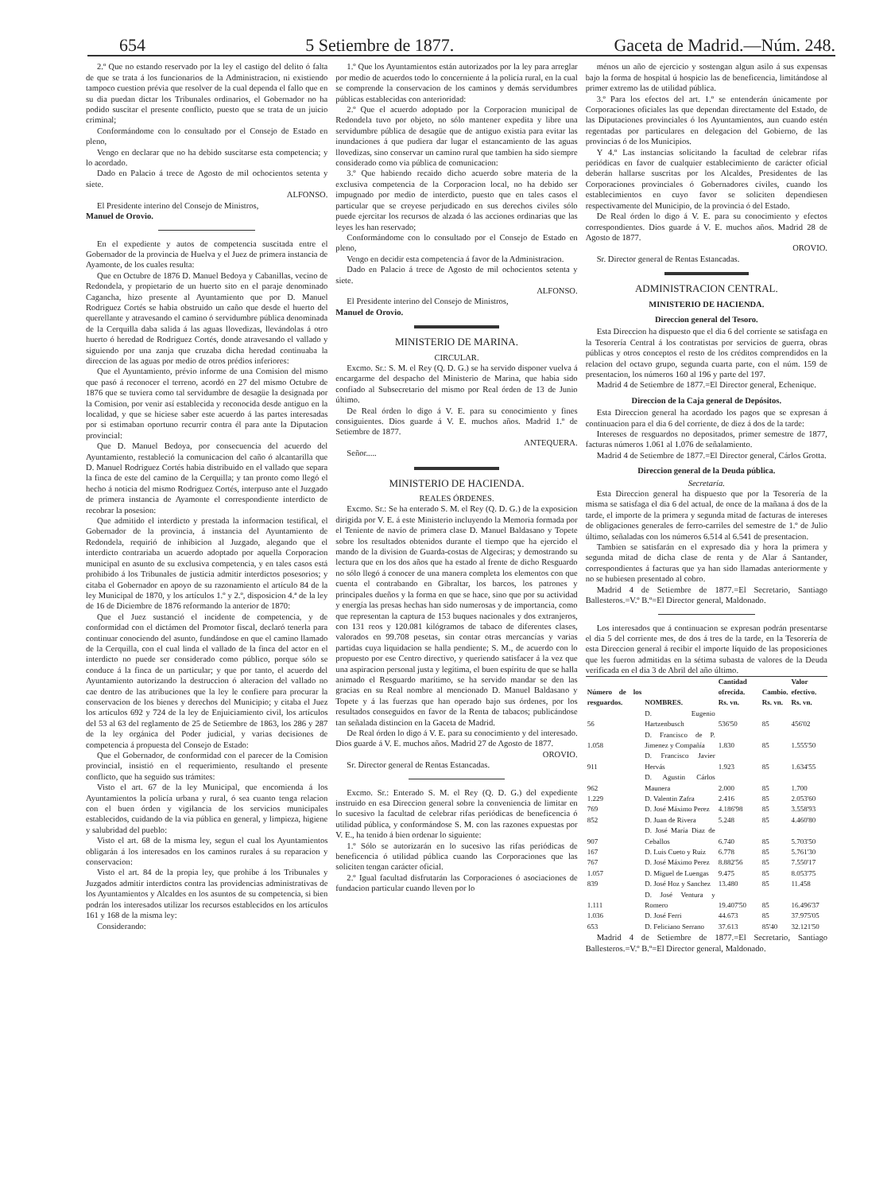654 5 Setiembre de 1877. Gaceta de Madrid.—Núm. 248.
2.º Que no estando reservado por la ley el castigo del delito ó falta de que se trata á los funcionarios de la Administracion, ni existiendo tampoco cuestion prévia que resolver de la cual dependa el fallo que en su dia puedan dictar los Tribunales ordinarios, el Gobernador no ha podido suscitar el presente conflicto, puesto que se trata de un juicio criminal;
Conformándome con lo consultado por el Consejo de Estado en pleno,
Vengo en declarar que no ha debido suscitarse esta competencia; y lo acordado.
Dado en Palacio á trece de Agosto de mil ochocientos setenta y siete.
ALFONSO.
El Presidente interino del Consejo de Ministros,
Manuel de Orovio.
En el expediente y autos de competencia suscitada entre el Gobernador de la provincia de Huelva y el Juez de primera instancia de Ayamonte, de los cuales resulta:
Que en Octubre de 1876 D. Manuel Bedoya y Cabanillas, vecino de Redondela, y propietario de un huerto sito en el paraje denominado Cagancha, hizo presente al Ayuntamiento que por D. Manuel Rodriguez Cortés se habia obstruido un caño que desde el huerto del querellante y atravesando el camino ó servidumbre pública denominada de la Cerquilla daba salida á las aguas llovedizas, llevándolas á otro huerto ó heredad de Rodriguez Cortés, donde atravesando el vallado y siguiendo por una zanja que cruzaba dicha heredad continuaba la direccion de las aguas por medio de otros prédios inferiores:
Que el Ayuntamiento, prévio informe de una Comision del mismo que pasó á reconocer el terreno, acordó en 27 del mismo Octubre de 1876 que se tuviera como tal servidumbre de desagüe la designada por la Comision, por venir así establecida y reconocida desde antiguo en la localidad, y que se hiciese saber este acuerdo á las partes interesadas por si estimaban oportuno recurrir contra él para ante la Diputacion provincial:
Que D. Manuel Bedoya, por consecuencia del acuerdo del Ayuntamiento, restableció la comunicacion del caño ó alcantarilla que D. Manuel Rodriguez Cortés habia distribuido en el vallado que separa la finca de este del camino de la Cerquilla; y tan pronto como llegó el hecho á noticia del mismo Rodriguez Cortés, interpuso ante el Juzgado de primera instancia de Ayamonte el correspondiente interdicto de recobrar la posesion:
Que admitido el interdicto y prestada la informacion testifical, el Gobernador de la provincia, á instancia del Ayuntamiento de Redondela, requirió de inhibicion al Juzgado, alegando que el interdicto contrariaba un acuerdo adoptado por aquella Corporacion municipal en asunto de su exclusiva competencia, y en tales casos está prohibido á los Tribunales de justicia admitir interdictos posesorios; y citaba el Gobernador en apoyo de su razonamiento el artículo 84 de la ley Municipal de 1870, y los artículos 1.º y 2.º, disposicion 4.ª de la ley de 16 de Diciembre de 1876 reformando la anterior de 1870:
Que el Juez sustanció el incidente de competencia, y de conformidad con el dictámen del Promotor fiscal, declaró tenerla para continuar conociendo del asunto, fundándose en que el camino llamado de la Cerquilla, con el cual linda el vallado de la finca del actor en el interdicto no puede ser considerado como público, porque sólo se conduce á la finca de un particular; y que por tanto, el acuerdo del Ayuntamiento autorizando la destruccion ó alteracion del vallado no cae dentro de las atribuciones que la ley le confiere para procurar la conservacion de los bienes y derechos del Municipio; y citaba el Juez los artículos 692 y 724 de la ley de Enjuiciamiento civil, los artículos del 53 al 63 del reglamento de 25 de Setiembre de 1863, los 286 y 287 de la ley orgánica del Poder judicial, y varias decisiones de competencia á propuesta del Consejo de Estado:
Que el Gobernador, de conformidad con el parecer de la Comision provincial, insistió en el requerimiento, resultando el presente conflicto, que ha seguido sus trámites:
Visto el art. 67 de la ley Municipal, que encomienda á los Ayuntamientos la policía urbana y rural, ó sea cuanto tenga relacion con el buen órden y vigilancia de los servicios municipales establecidos, cuidando de la via pública en general, y limpieza, higiene y salubridad del pueblo:
Visto el art. 68 de la misma ley, segun el cual los Ayuntamientos obligarán á los interesados en los caminos rurales á su reparacion y conservacion:
Visto el art. 84 de la propia ley, que prohibe á los Tribunales y Juzgados admitir interdictos contra las providencias administrativas de los Ayuntamientos y Alcaldes en los asuntos de su competencia, si bien podrán los interesados utilizar los recursos establecidos en los artículos 161 y 168 de la misma ley:
Considerando:
1.º Que los Ayuntamientos están autorizados por la ley para arreglar por medio de acuerdos todo lo concerniente á la policía rural, en la cual se comprende la conservacion de los caminos y demás servidumbres públicas establecidas con anterioridad:
2.º Que el acuerdo adoptado por la Corporacion municipal de Redondela tuvo por objeto, no sólo mantener expedita y libre una servidumbre pública de desagüe que de antiguo existia para evitar las inundaciones á que pudiera dar lugar el estancamiento de las aguas llovedizas, sino conservar un camino rural que tambien ha sido siempre considerado como via pública de comunicacion:
3.º Que habiendo recaido dicho acuerdo sobre materia de la exclusiva competencia de la Corporacion local, no ha debido ser impugnado por medio de interdicto, puesto que en tales casos el particular que se creyese perjudicado en sus derechos civiles sólo puede ejercitar los recursos de alzada ó las acciones ordinarias que las leyes les han reservado;
Conformándome con lo consultado por el Consejo de Estado en pleno,
Vengo en decidir esta competencia á favor de la Administracion.
Dado en Palacio á trece de Agosto de mil ochocientos setenta y siete.
ALFONSO.
El Presidente interino del Consejo de Ministros,
Manuel de Orovio.
MINISTERIO DE MARINA.
CIRCULAR.
Excmo. Sr.: S. M. el Rey (Q. D. G.) se ha servido disponer vuelva á encargarme del despacho del Ministerio de Marina, que habia sido confiado al Subsecretario del mismo por Real órden de 13 de Junio último.
De Real órden lo digo á V. E. para su conocimiento y fines consiguientes. Dios guarde á V. E. muchos años. Madrid 1.º de Setiembre de 1877.
ANTEQUERA.
Señor.....
MINISTERIO DE HACIENDA.
REALES ÓRDENES.
Excmo. Sr.: Se ha enterado S. M. el Rey (Q. D. G.) de la exposicion dirigida por V. E. á este Ministerio incluyendo la Memoria formada por el Teniente de navío de primera clase D. Manuel Baldasano y Topete sobre los resultados obtenidos durante el tiempo que ha ejercido el mando de la division de Guarda-costas de Algeciras; y demostrando su lectura que en los dos años que ha estado al frente de dicho Resguardo no sólo llegó á conocer de una manera completa los elementos con que cuenta el contrabando en Gibraltar, los barcos, los patrones y principales dueños y la forma en que se hace, sino que por su actividad y energía las presas hechas han sido numerosas y de importancia, como que representan la captura de 153 buques nacionales y dos extranjeros, con 131 reos y 120.081 kilógramos de tabaco de diferentes clases, valorados en 99.708 pesetas, sin contar otras mercancías y varias partidas cuya liquidacion se halla pendiente; S. M., de acuerdo con lo propuesto por ese Centro directivo, y queriendo satisfacer á la vez que una aspiracion personal justa y legítima, el buen espíritu de que se halla animado el Resguardo marítimo, se ha servido mandar se den las gracias en su Real nombre al mencionado D. Manuel Baldasano y Topete y á las fuerzas que han operado bajo sus órdenes, por los resultados conseguidos en favor de la Renta de tabacos; publicándose tan señalada distincion en la Gaceta de Madrid.
De Real órden lo digo á V. E. para su conocimiento y del interesado. Dios guarde á V. E. muchos años. Madrid 27 de Agosto de 1877.
OROVIO.
Sr. Director general de Rentas Estancadas.
Excmo. Sr.: Enterado S. M. el Rey (Q. D. G.) del expediente instruido en esa Direccion general sobre la conveniencia de limitar en lo sucesivo la facultad de celebrar rifas periódicas de beneficencia ó utilidad pública, y conformándose S. M. con las razones expuestas por V. E., ha tenido á bien ordenar lo siguiente:
1.º Sólo se autorizarán en lo sucesivo las rifas periódicas de beneficencia ó utilidad pública cuando las Corporaciones que las soliciten tengan carácter oficial.
2.º Igual facultad disfrutarán las Corporaciones ó asociaciones de fundacion particular cuando lleven por lo
ménos un año de ejercicio y sostengan algun asilo á sus expensas bajo la forma de hospital ú hospicio las de beneficencia, limitándose al primer extremo las de utilidad pública.
3.º Para los efectos del art. 1.º se entenderán únicamente por Corporaciones oficiales las que dependan directamente del Estado, de las Diputaciones provinciales ó los Ayuntamientos, aun cuando estén regentadas por particulares en delegacion del Gobierno, de las provincias ó de los Municipios.
Y 4.º Las instancias solicitando la facultad de celebrar rifas periódicas en favor de cualquier establecimiento de carácter oficial deberán hallarse suscritas por los Alcaldes, Presidentes de las Corporaciones provinciales ó Gobernadores civiles, cuando los establecimientos en cuyo favor se soliciten dependiesen respectivamente del Municipio, de la provincia ó del Estado.
De Real órden lo digo á V. E. para su conocimiento y efectos correspondientes. Dios guarde á V. E. muchos años. Madrid 28 de Agosto de 1877.
OROVIO.
Sr. Director general de Rentas Estancadas.
ADMINISTRACION CENTRAL.
MINISTERIO DE HACIENDA.
Direccion general del Tesoro.
Esta Direccion ha dispuesto que el dia 6 del corriente se satisfaga en la Tesorería Central á los contratistas por servicios de guerra, obras públicas y otros conceptos el resto de los créditos comprendidos en la relacion del octavo grupo, segunda cuarta parte, con el núm. 159 de presentacion, los números 160 al 196 y parte del 197.
Madrid 4 de Setiembre de 1877.=El Director general, Echenique.
Direccion de la Caja general de Depósitos.
Esta Direccion general ha acordado los pagos que se expresan á continuacion para el dia 6 del corriente, de diez á dos de la tarde:
Intereses de resguardos no depositados, primer semestre de 1877, facturas números 1.061 al 1.076 de señalamiento.
Madrid 4 de Setiembre de 1877.=El Director general, Cárlos Grotta.
Direccion general de la Deuda pública.
Secretaría.
Esta Direccion general ha dispuesto que por la Tesorería de la misma se satisfaga el dia 6 del actual, de once de la mañana á dos de la tarde, el importe de la primera y segunda mitad de facturas de intereses de obligaciones generales de ferro-carriles del semestre de 1.º de Julio último, señaladas con los números 6.514 al 6.541 de presentacion.
Tambien se satisfarán en el expresado dia y hora la primera y segunda mitad de dicha clase de renta y de Alar á Santander, correspondientes á facturas que ya han sido llamadas anteriormente y no se hubiesen presentado al cobro.
Madrid 4 de Setiembre de 1877.=El Secretario, Santiago Ballesteros.=V.º B.º=El Director general, Maldonado.
Los interesados que á continuacion se expresan podrán presentarse el dia 5 del corriente mes, de dos á tres de la tarde, en la Tesorería de esta Direccion general á recibir el importe líquido de las proposiciones que les fueron admitidas en la sétima subasta de valores de la Deuda verificada en el dia 3 de Abril del año último.
| Número de los resguardos. | NOMBRES. | Cantidad ofrecida. Rs. vn. | Cambio. Rs. vn. | Valor efectivo. Rs. vn. |
| --- | --- | --- | --- | --- |
| 56 | D. Eugenio Hartzenbusch | 536'50 | 85 | 456'02 |
| 1.058 | D. Francisco de P. Jimenez y Compañía | 1.830 | 85 | 1.555'50 |
| 911 | D. Francisco Javier Hervás | 1.923 | 85 | 1.634'55 |
| 962 | D. Agustin Cárlos Maunera | 2.000 | 85 | 1.700 |
| 1.229 | D. Valentin Zafra | 2.416 | 85 | 2.053'60 |
| 769 | D. José Máximo Perez | 4.186'98 | 85 | 3.558'93 |
| 852 | D. Juan de Rivera | 5.248 | 85 | 4.460'80 |
| 907 | D. José María Diaz de Ceballos | 6.740 | 85 | 5.703'50 |
| 167 | D. Luis Cueto y Ruiz | 6.778 | 85 | 5.761'30 |
| 767 | D. José Máximo Perez | 8.882'56 | 85 | 7.550'17 |
| 1.057 | D. Miguel de Luengas | 9.475 | 85 | 8.053'75 |
| 839 | D. José Hoz y Sanchez | 13.480 | 85 | 11.458 |
| 1.111 | D. José Ventura y Romero | 19.407'50 | 85 | 16.496'37 |
| 1.036 | D. José Ferri | 44.673 | 85 | 37.975'05 |
| 653 | D. Feliciano Serrano | 37.613 | 85'40 | 32.121'50 |
Madrid 4 de Setiembre de 1877.=El Secretario, Santiago Ballesteros.=V.º B.º=El Director general, Maldonado.